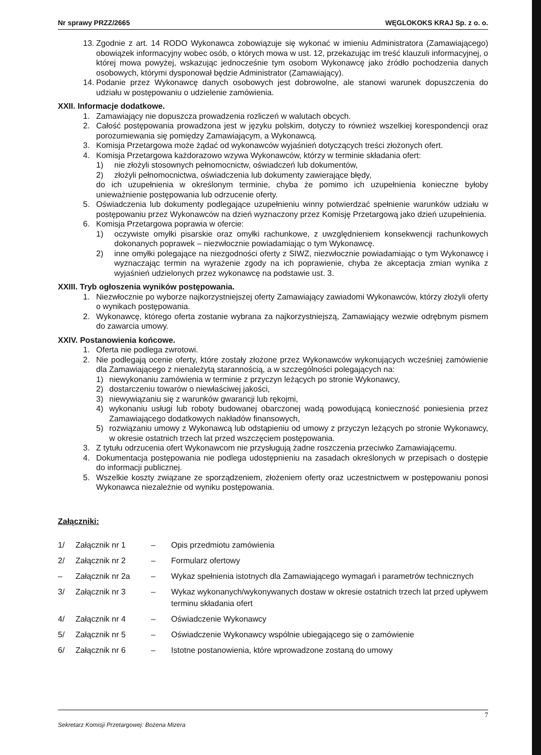Nr sprawy PRZZ/2665 WĘGLOKOKS KRAJ Sp. z o. o.
13. Zgodnie z art. 14 RODO Wykonawca zobowiązuje się wykonać w imieniu Administratora (Zamawiającego) obowiązek informacyjny wobec osób, o których mowa w ust. 12, przekazując im treść klauzuli informacyjnej, o której mowa powyżej, wskazując jednocześnie tym osobom Wykonawcę jako źródło pochodzenia danych osobowych, którymi dysponował będzie Administrator (Zamawiający).
14. Podanie przez Wykonawcę danych osobowych jest dobrowolne, ale stanowi warunek dopuszczenia do udziału w postępowaniu o udzielenie zamówienia.
XXII. Informacje dodatkowe.
1. Zamawiający nie dopuszcza prowadzenia rozliczeń w walutach obcych.
2. Całość postępowania prowadzona jest w języku polskim, dotyczy to również wszelkiej korespondencji oraz porozumiewania się pomiędzy Zamawiającym, a Wykonawcą.
3. Komisja Przetargowa może żądać od wykonawców wyjaśnień dotyczących treści złożonych ofert.
4. Komisja Przetargowa każdorazowo wzywa Wykonawców, którzy w terminie składania ofert:
1) nie złożyli stosownych pełnomocnictw, oświadczeń lub dokumentów,
2) złożyli pełnomocnictwa, oświadczenia lub dokumenty zawierające błędy,
do ich uzupełnienia w określonym terminie, chyba że pomimo ich uzupełnienia konieczne byłoby unieważnienie postępowania lub odrzucenie oferty.
5. Oświadczenia lub dokumenty podlegające uzupełnieniu winny potwierdzać spełnienie warunków udziału w postępowaniu przez Wykonawców na dzień wyznaczony przez Komisję Przetargową jako dzień uzupełnienia.
6. Komisja Przetargowa poprawia w ofercie:
1) oczywiste omyłki pisarskie oraz omyłki rachunkowe, z uwzględnieniem konsekwencji rachunkowych dokonanych poprawek – niezwłocznie powiadamiając o tym Wykonawcę.
2) inne omyłki polegające na niezgodności oferty z SIWZ, niezwłocznie powiadamiając o tym Wykonawcę i wyznaczając termin na wyrażenie zgody na ich poprawienie, chyba że akceptacja zmian wynika z wyjaśnień udzielonych przez wykonawcę na podstawie ust. 3.
XXIII. Tryb ogłoszenia wyników postępowania.
1. Niezwłocznie po wyborze najkorzystniejszej oferty Zamawiający zawiadomi Wykonawców, którzy złożyli oferty o wynikach postępowania.
2. Wykonawcę, którego oferta zostanie wybrana za najkorzystniejszą, Zamawiający wezwie odrębnym pismem do zawarcia umowy.
XXIV. Postanowienia końcowe.
1. Oferta nie podlega zwrotowi.
2. Nie podlegają ocenie oferty, które zostały złożone przez Wykonawców wykonujących wcześniej zamówienie dla Zamawiającego z nienależytą starannością, a w szczególności polegających na:
1) niewykonaniu zamówienia w terminie z przyczyn leżących po stronie Wykonawcy,
2) dostarczeniu towarów o niewłaściwej jakości,
3) niewywiązaniu się z warunków gwarancji lub rękojmi,
4) wykonaniu usługi lub roboty budowanej obarczonej wadą powodującą konieczność poniesienia przez Zamawiającego dodatkowych nakładów finansowych,
5) rozwiązaniu umowy z Wykonawcą lub odstąpieniu od umowy z przyczyn leżących po stronie Wykonawcy, w okresie ostatnich trzech lat przed wszczęciem postępowania.
3. Z tytułu odrzucenia ofert Wykonawcom nie przysługują żadne roszczenia przeciwko Zamawiającemu.
4. Dokumentacja postępowania nie podlega udostępnieniu na zasadach określonych w przepisach o dostępie do informacji publicznej.
5. Wszelkie koszty związane ze sporządzeniem, złożeniem oferty oraz uczestnictwem w postępowaniu ponosi Wykonawca niezależnie od wyniku postępowania.
Załączniki:
| 1/ | Załącznik nr 1 | – | Opis przedmiotu zamówienia |
| 2/ | Załącznik nr 2 | – | Formularz ofertowy |
| – | Załącznik nr 2a | – | Wykaz spełnienia istotnych dla Zamawiającego wymagań i parametrów technicznych |
| 3/ | Załącznik nr 3 | – | Wykaz wykonanych/wykonywanych dostaw w okresie ostatnich trzech lat przed upływem terminu składania ofert |
| 4/ | Załącznik nr 4 | – | Oświadczenie Wykonawcy |
| 5/ | Załącznik nr 5 | – | Oświadczenie Wykonawcy wspólnie ubiegającego się o zamówienie |
| 6/ | Załącznik nr 6 | – | Istotne postanowienia, które wprowadzone zostaną do umowy |
7
Sekretarz Komisji Przetargowej: Bożena Mizera